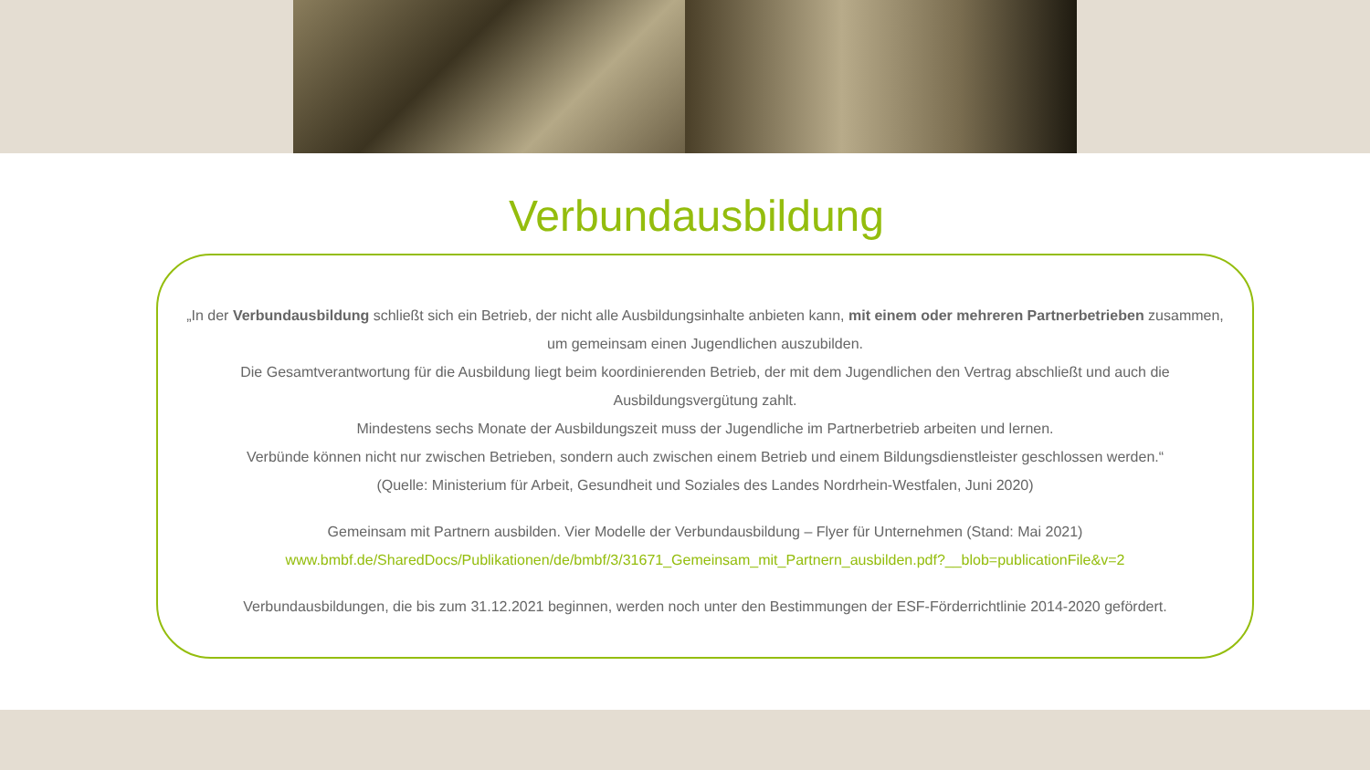Verbundausbildung
„In der Verbundausbildung schließt sich ein Betrieb, der nicht alle Ausbildungsinhalte anbieten kann, mit einem oder mehreren Partnerbetrieben zusammen, um gemeinsam einen Jugendlichen auszubilden.
Die Gesamtverantwortung für die Ausbildung liegt beim koordinierenden Betrieb, der mit dem Jugendlichen den Vertrag abschließt und auch die Ausbildungsvergütung zahlt.
Mindestens sechs Monate der Ausbildungszeit muss der Jugendliche im Partnerbetrieb arbeiten und lernen.
Verbünde können nicht nur zwischen Betrieben, sondern auch zwischen einem Betrieb und einem Bildungsdienstleister geschlossen werden.“
(Quelle: Ministerium für Arbeit, Gesundheit und Soziales des Landes Nordrhein-Westfalen, Juni 2020)
Gemeinsam mit Partnern ausbilden. Vier Modelle der Verbundausbildung – Flyer für Unternehmen (Stand: Mai 2021)
www.bmbf.de/SharedDocs/Publikationen/de/bmbf/3/31671_Gemeinsam_mit_Partnern_ausbilden.pdf?__blob=publicationFile&v=2
Verbundausbildungen, die bis zum 31.12.2021 beginnen, werden noch unter den Bestimmungen der ESF-Förderrichtlinie 2014-2020 gefördert.